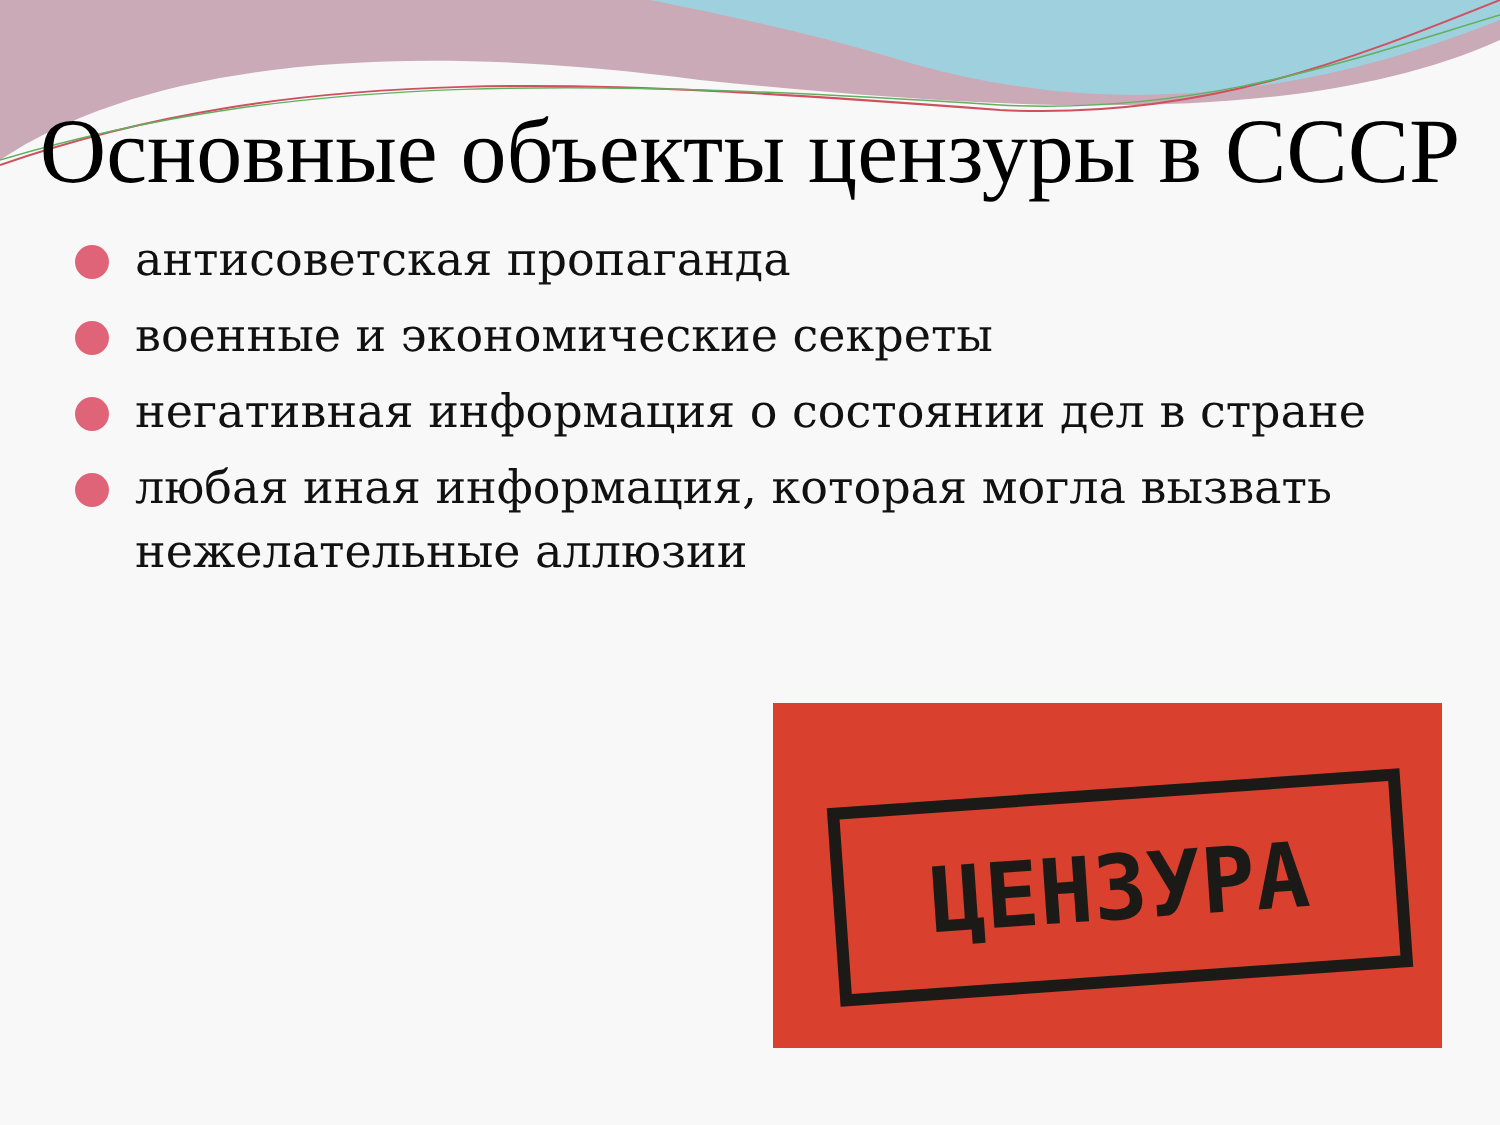Основные объекты цензуры в СССР
антисоветская пропаганда
военные и экономические секреты
негативная информация о состоянии дел в стране
любая иная информация, которая могла вызвать нежелательные аллюзии
ЦЕНЗУРА